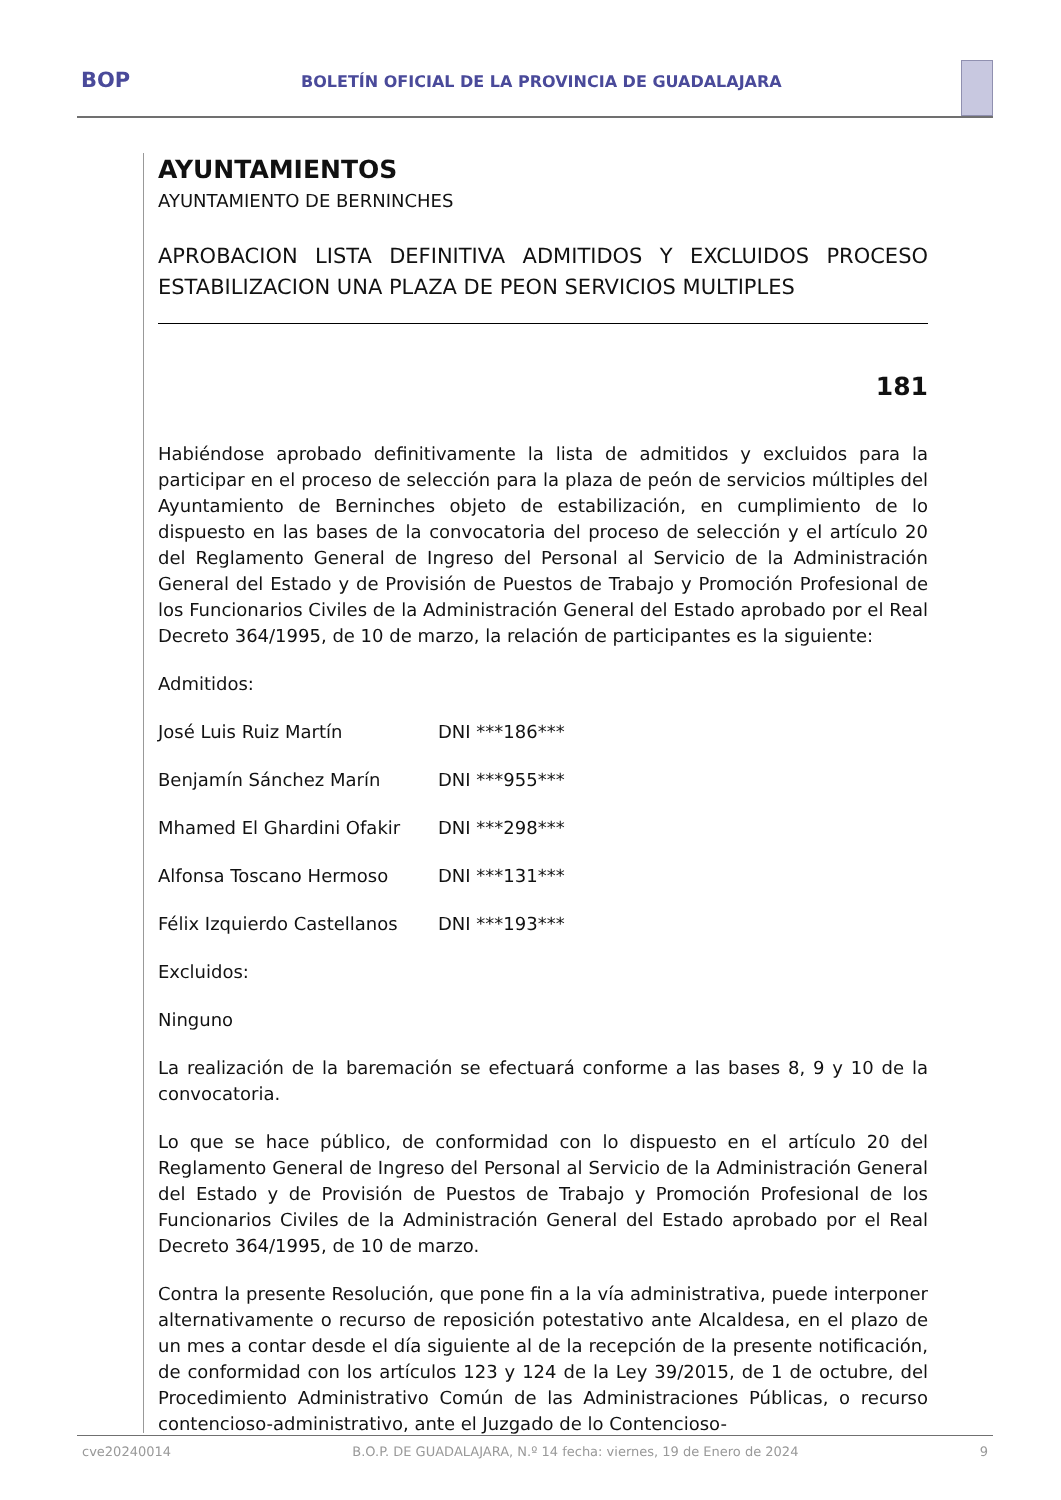BOP
BOLETÍN OFICIAL DE LA PROVINCIA DE GUADALAJARA
AYUNTAMIENTOS
AYUNTAMIENTO DE BERNINCHES
APROBACION LISTA DEFINITIVA ADMITIDOS Y EXCLUIDOS PROCESO ESTABILIZACION UNA PLAZA DE PEON SERVICIOS MULTIPLES
181
Habiéndose aprobado definitivamente la lista de admitidos y excluidos para la participar en el proceso de selección para la plaza de peón de servicios múltiples del Ayuntamiento de Berninches objeto de estabilización, en cumplimiento de lo dispuesto en las bases de la convocatoria del proceso de selección y el artículo 20 del Reglamento General de Ingreso del Personal al Servicio de la Administración General del Estado y de Provisión de Puestos de Trabajo y Promoción Profesional de los Funcionarios Civiles de la Administración General del Estado aprobado por el Real Decreto 364/1995, de 10 de marzo, la relación de participantes es la siguiente:
Admitidos:
José Luis Ruiz Martín DNI ***186***
Benjamín Sánchez Marín DNI ***955***
Mhamed El Ghardini Ofakir DNI ***298***
Alfonsa Toscano Hermoso DNI ***131***
Félix Izquierdo Castellanos DNI ***193***
Excluidos:
Ninguno
La realización de la baremación se efectuará conforme a las bases 8, 9 y 10 de la convocatoria.
Lo que se hace público, de conformidad con lo dispuesto en el artículo 20 del Reglamento General de Ingreso del Personal al Servicio de la Administración General del Estado y de Provisión de Puestos de Trabajo y Promoción Profesional de los Funcionarios Civiles de la Administración General del Estado aprobado por el Real Decreto 364/1995, de 10 de marzo.
Contra la presente Resolución, que pone fin a la vía administrativa, puede interponer alternativamente o recurso de reposición potestativo ante Alcaldesa, en el plazo de un mes a contar desde el día siguiente al de la recepción de la presente notificación, de conformidad con los artículos 123 y 124 de la Ley 39/2015, de 1 de octubre, del Procedimiento Administrativo Común de las Administraciones Públicas, o recurso contencioso-administrativo, ante el Juzgado de lo Contencioso-
cve20240014 B.O.P. DE GUADALAJARA, N.º 14 fecha: viernes, 19 de Enero de 2024 9